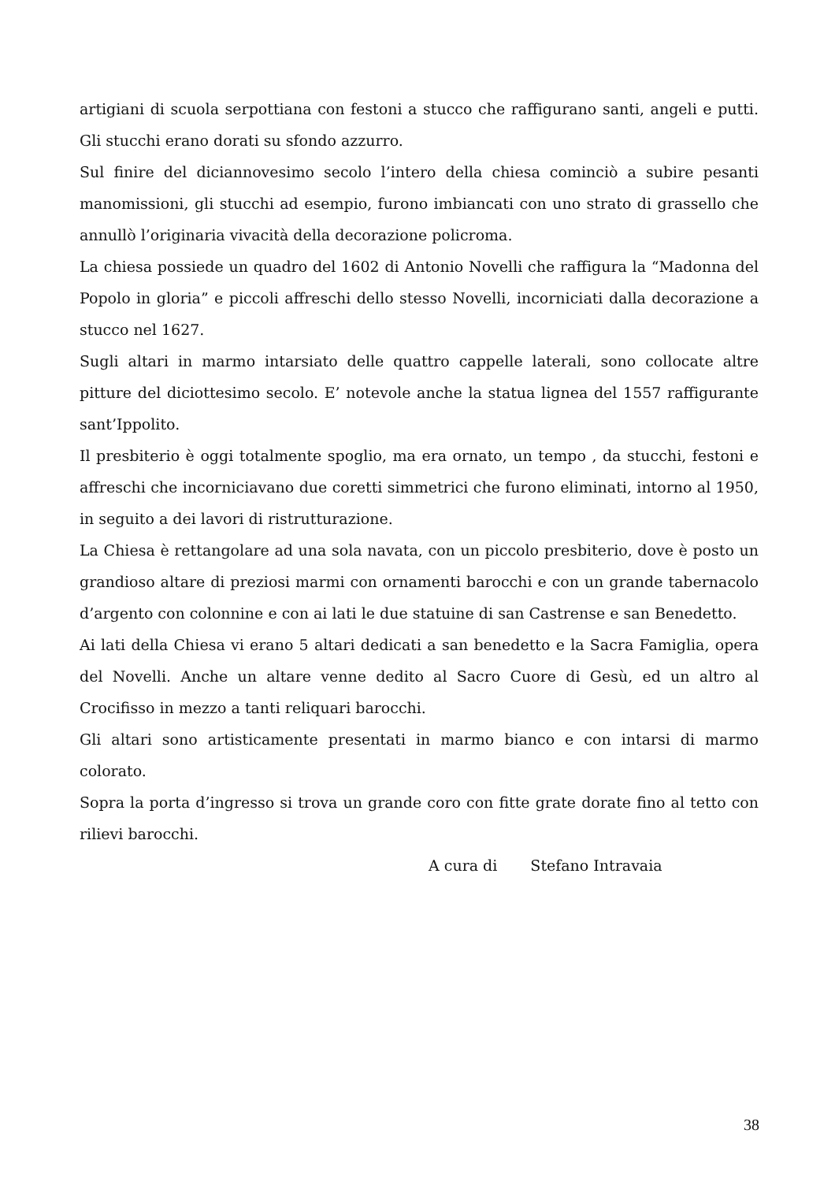artigiani di scuola serpottiana con festoni a stucco che raffigurano santi, angeli e putti. Gli stucchi erano dorati su sfondo azzurro.
Sul finire del diciannovesimo secolo l’intero della chiesa cominciò a subire pesanti manomissioni, gli stucchi ad esempio, furono imbiancati con uno strato di grassello che annullò l’originaria vivacità della decorazione policroma.
La chiesa possiede un quadro del 1602 di Antonio Novelli che raffigura la “Madonna del Popolo in gloria” e piccoli affreschi dello stesso Novelli, incorniciati dalla decorazione a stucco nel 1627.
Sugli altari in marmo intarsiato delle quattro cappelle laterali, sono collocate altre pitture del diciottesimo secolo. E’ notevole anche la statua lignea del 1557 raffigurante sant’Ippolito.
Il presbiterio è oggi totalmente spoglio, ma era ornato, un tempo , da stucchi, festoni e affreschi che incorniciavano due coretti simmetrici che furono eliminati, intorno al 1950, in seguito a dei lavori di ristrutturazione.
La Chiesa è rettangolare ad una sola navata, con un piccolo presbiterio, dove è posto un grandioso altare di preziosi marmi con ornamenti barocchi e con un grande tabernacolo d’argento con colonnine e con ai lati le due statuine di san Castrense e san Benedetto.
Ai lati della Chiesa vi erano 5 altari dedicati a san benedetto e la Sacra Famiglia, opera del Novelli. Anche un altare venne dedito al Sacro Cuore di Gesù, ed un altro al Crocifisso in mezzo a tanti reliquari barocchi.
Gli altari sono artisticamente presentati in marmo bianco e con intarsi di marmo colorato.
Sopra la porta d’ingresso si trova un grande coro con fitte grate dorate fino al tetto con rilievi barocchi.
A cura di Stefano Intravaia
38